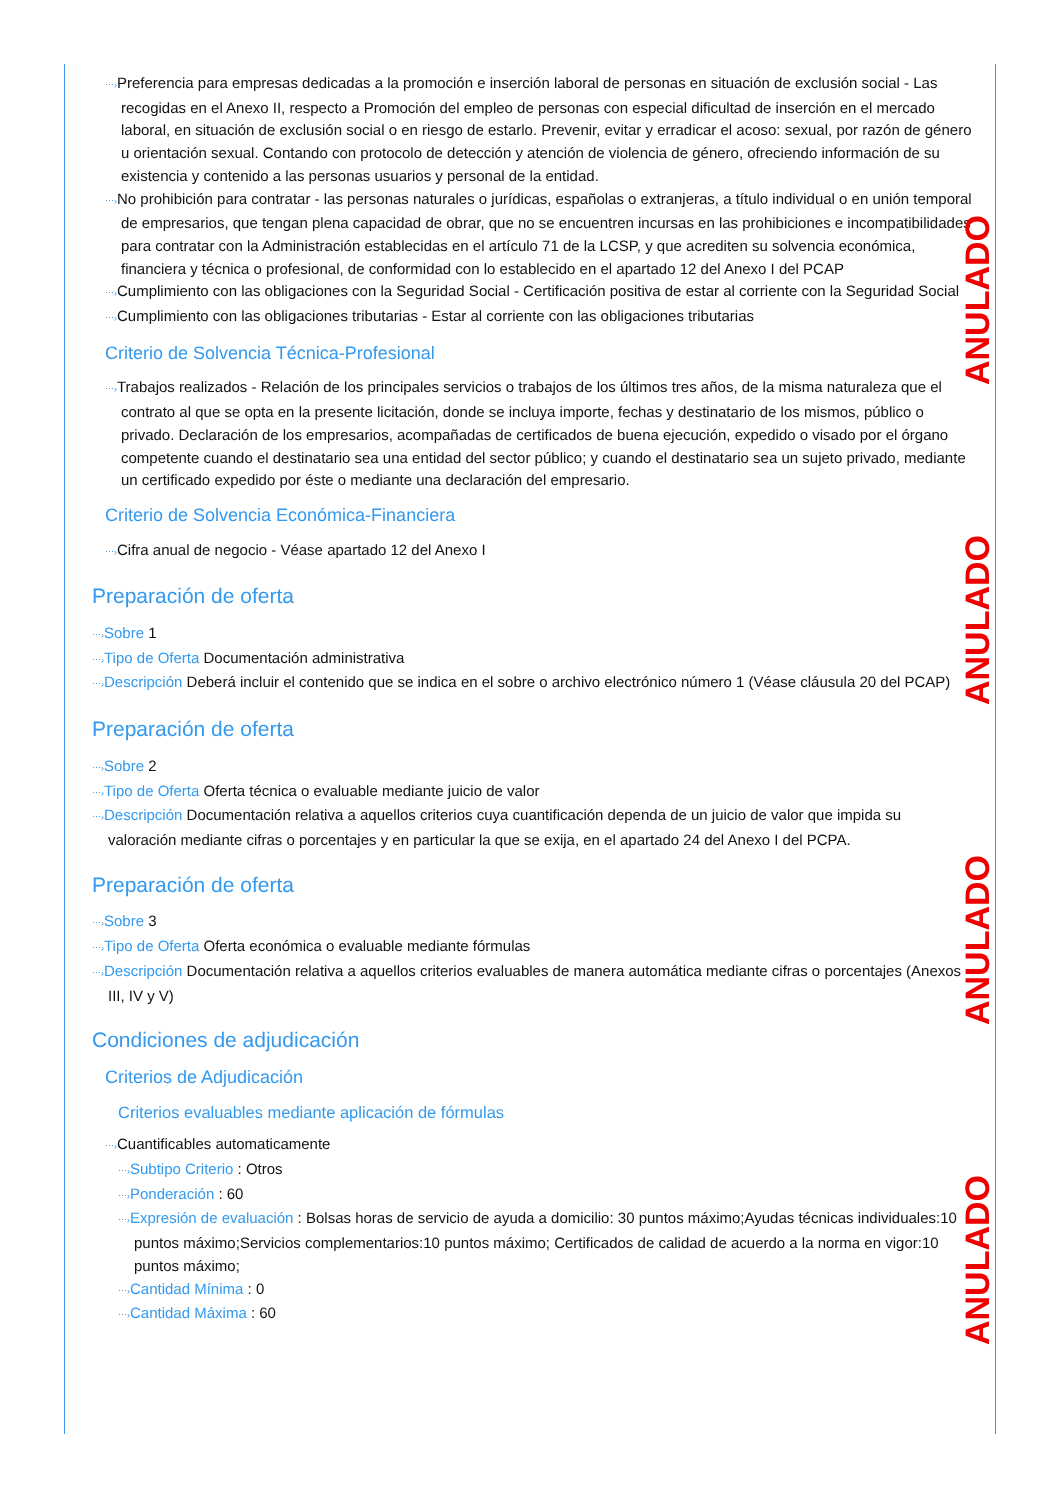⋯›Preferencia para empresas dedicadas a la promoción e inserción laboral de personas en situación de exclusión social - Las recogidas en el Anexo II, respecto a Promoción del empleo de personas con especial dificultad de inserción en el mercado laboral, en situación de exclusión social o en riesgo de estarlo. Prevenir, evitar y erradicar el acoso: sexual, por razón de género u orientación sexual. Contando con protocolo de detección y atención de violencia de género, ofreciendo información de su existencia y contenido a las personas usuarios y personal de la entidad.
⋯›No prohibición para contratar - las personas naturales o jurídicas, españolas o extranjeras, a título individual o en unión temporal de empresarios, que tengan plena capacidad de obrar, que no se encuentren incursas en las prohibiciones e incompatibilidades para contratar con la Administración establecidas en el artículo 71 de la LCSP, y que acrediten su solvencia económica, financiera y técnica o profesional, de conformidad con lo establecido en el apartado 12 del Anexo I del PCAP
⋯›Cumplimiento con las obligaciones con la Seguridad Social - Certificación positiva de estar al corriente con la Seguridad Social
⋯›Cumplimiento con las obligaciones tributarias - Estar al corriente con las obligaciones tributarias
Criterio de Solvencia Técnica-Profesional
⋯›Trabajos realizados - Relación de los principales servicios o trabajos de los últimos tres años, de la misma naturaleza que el contrato al que se opta en la presente licitación, donde se incluya importe, fechas y destinatario de los mismos, público o privado. Declaración de los empresarios, acompañadas de certificados de buena ejecución, expedido o visado por el órgano competente cuando el destinatario sea una entidad del sector público; y cuando el destinatario sea un sujeto privado, mediante un certificado expedido por éste o mediante una declaración del empresario.
Criterio de Solvencia Económica-Financiera
⋯›Cifra anual de negocio - Véase apartado 12 del Anexo I
Preparación de oferta
⋯›Sobre 1
⋯›Tipo de Oferta Documentación administrativa
⋯›Descripción Deberá incluir el contenido que se indica en el sobre o archivo electrónico número 1 (Véase cláusula 20 del PCAP)
Preparación de oferta
⋯›Sobre 2
⋯›Tipo de Oferta Oferta técnica o evaluable mediante juicio de valor
⋯›Descripción Documentación relativa a aquellos criterios cuya cuantificación dependa de un juicio de valor que impida su valoración mediante cifras o porcentajes y en particular la que se exija, en el apartado 24 del Anexo I del PCPA.
Preparación de oferta
⋯›Sobre 3
⋯›Tipo de Oferta Oferta económica o evaluable mediante fórmulas
⋯›Descripción Documentación relativa a aquellos criterios evaluables de manera automática mediante cifras o porcentajes (Anexos III, IV y V)
Condiciones de adjudicación
Criterios de Adjudicación
Criterios evaluables mediante aplicación de fórmulas
⋯›Cuantificables automaticamente
⋯›Subtipo Criterio : Otros
⋯›Ponderación : 60
⋯›Expresión de evaluación : Bolsas horas de servicio de ayuda a domicilio: 30 puntos máximo;Ayudas técnicas individuales:10 puntos máximo;Servicios complementarios:10 puntos máximo; Certificados de calidad de acuerdo a la norma en vigor:10 puntos máximo;
⋯›Cantidad Mínima : 0
⋯›Cantidad Máxima : 60
ANULADO
ANULADO
ANULADO
ANULADO